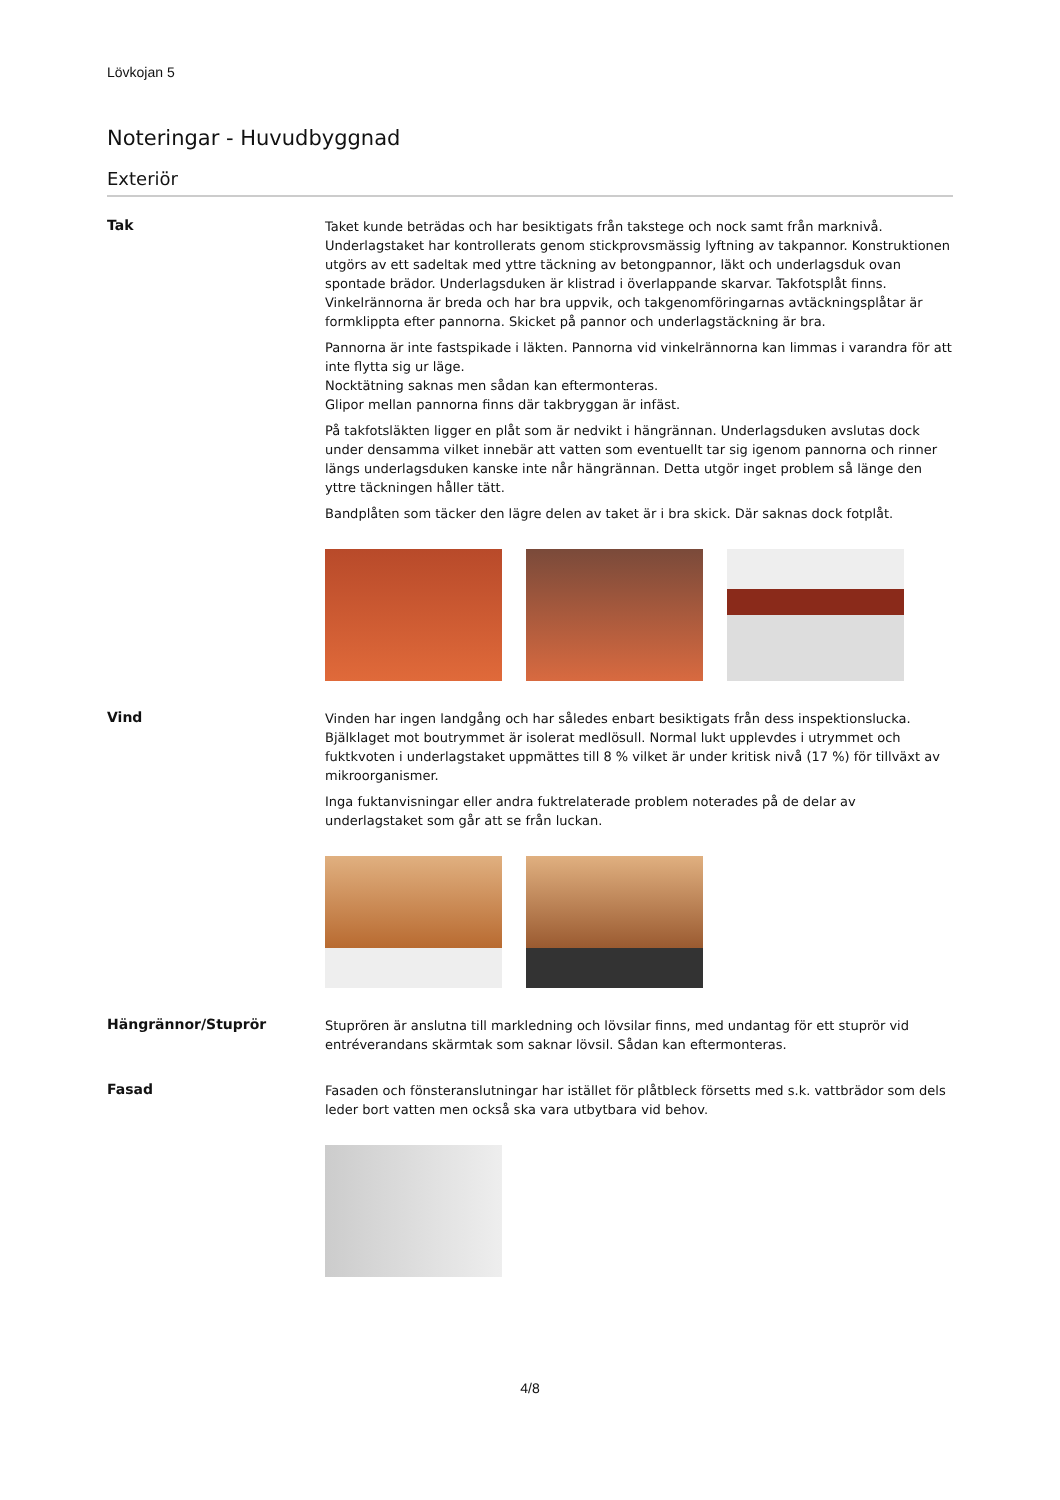Lövkojan 5
Noteringar - Huvudbyggnad
Exteriör
Tak
Taket kunde beträdas och har besiktigats från takstege och nock samt från marknivå. Underlagstaket har kontrollerats genom stickprovsmässig lyftning av takpannor. Konstruktionen utgörs av ett sadeltak med yttre täckning av betongpannor, läkt och underlagsduk ovan spontade brädor. Underlagsduken är klistrad i överlappande skarvar. Takfotsplåt finns. Vinkelrännorna är breda och har bra uppvik, och takgenomföringarnas avtäckningsplåtar är formklippta efter pannorna. Skicket på pannor och underlagstäckning är bra.
Pannorna är inte fastspikade i läkten. Pannorna vid vinkelrännorna kan limmas i varandra för att inte flytta sig ur läge.
Nocktätning saknas men sådan kan eftermonteras.
Glipor mellan pannorna finns där takbryggan är infäst.
På takfotsläkten ligger en plåt som är nedvikt i hängrännan. Underlagsduken avslutas dock under densamma vilket innebär att vatten som eventuellt tar sig igenom pannorna och rinner längs underlagsduken kanske inte når hängrännan. Detta utgör inget problem så länge den yttre täckningen håller tätt.
Bandplåten som täcker den lägre delen av taket är i bra skick. Där saknas dock fotplåt.
Vind
Vinden har ingen landgång och har således enbart besiktigats från dess inspektionslucka. Bjälklaget mot boutrymmet är isolerat medlösull. Normal lukt upplevdes i utrymmet och fuktkvoten i underlagstaket uppmättes till 8 % vilket är under kritisk nivå (17 %) för tillväxt av mikroorganismer.
Inga fuktanvisningar eller andra fuktrelaterade problem noterades på de delar av underlagstaket som går att se från luckan.
Hängrännor/Stuprör
Stuprören är anslutna till markledning och lövsilar finns, med undantag för ett stuprör vid entréverandans skärmtak som saknar lövsil. Sådan kan eftermonteras.
Fasad
Fasaden och fönsteranslutningar har istället för plåtbleck försetts med s.k. vattbrädor som dels leder bort vatten men också ska vara utbytbara vid behov.
4/8